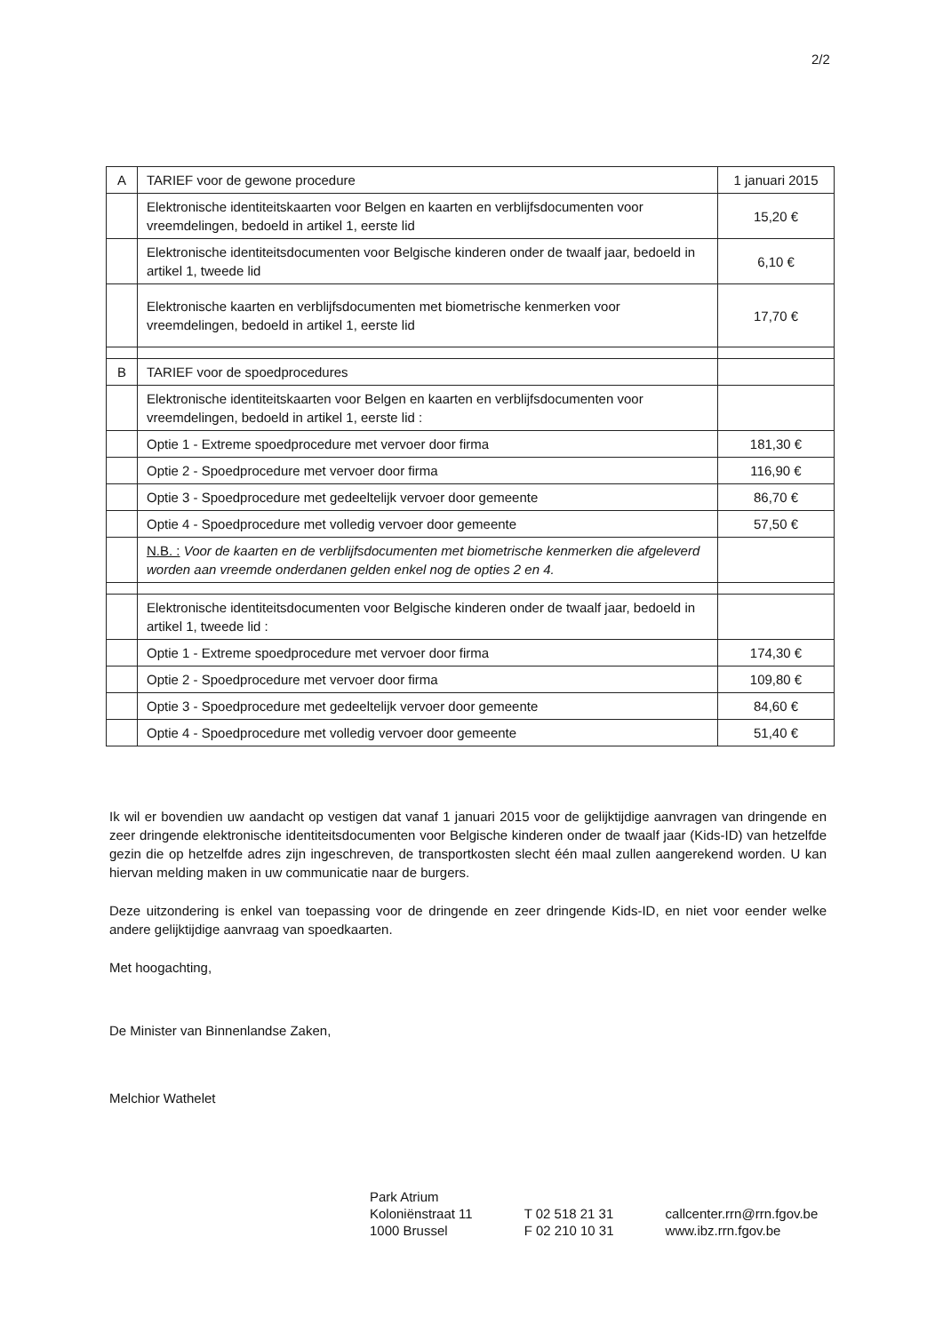2/2
| A | TARIEF voor de gewone procedure | 1 januari 2015 |
| | Elektronische identiteitskaarten voor Belgen en kaarten en verblijfsdocumenten voor vreemdelingen, bedoeld in artikel 1, eerste lid | 15,20 € |
| | Elektronische identiteitsdocumenten voor Belgische kinderen onder de twaalf jaar, bedoeld in artikel 1, tweede lid | 6,10 € |
| | Elektronische kaarten en verblijfsdocumenten met biometrische kenmerken voor vreemdelingen, bedoeld in artikel 1, eerste lid | 17,70 € |
| B | TARIEF voor de spoedprocedures | |
| | Elektronische identiteitskaarten voor Belgen en kaarten en verblijfsdocumenten voor vreemdelingen, bedoeld in artikel 1, eerste lid : | |
| | Optie 1 - Extreme spoedprocedure met vervoer door firma | 181,30 € |
| | Optie 2 - Spoedprocedure met vervoer door firma | 116,90 € |
| | Optie 3 - Spoedprocedure met gedeeltelijk vervoer door gemeente | 86,70 € |
| | Optie 4 - Spoedprocedure met volledig vervoer door gemeente | 57,50 € |
| | N.B. : Voor de kaarten en de verblijfsdocumenten met biometrische kenmerken die afgeleverd worden aan vreemde onderdanen gelden enkel nog de opties 2 en 4. | |
| | Elektronische identiteitsdocumenten voor Belgische kinderen onder de twaalf jaar, bedoeld in artikel 1, tweede lid : | |
| | Optie 1 - Extreme spoedprocedure met vervoer door firma | 174,30 € |
| | Optie 2 - Spoedprocedure met vervoer door firma | 109,80 € |
| | Optie 3 - Spoedprocedure met gedeeltelijk vervoer door gemeente | 84,60 € |
| | Optie 4 - Spoedprocedure met volledig vervoer door gemeente | 51,40 € |
Ik wil er bovendien uw aandacht op vestigen dat vanaf 1 januari 2015 voor de gelijktijdige aanvragen van dringende en zeer dringende elektronische identiteitsdocumenten voor Belgische kinderen onder de twaalf jaar (Kids-ID) van hetzelfde gezin die op hetzelfde adres zijn ingeschreven, de transportkosten slecht één maal zullen aangerekend worden. U kan hiervan melding maken in uw communicatie naar de burgers.
Deze uitzondering is enkel van toepassing voor de dringende en zeer dringende Kids-ID, en niet voor eender welke andere gelijktijdige aanvraag van spoedkaarten.
Met hoogachting,
De Minister van Binnenlandse Zaken,
Melchior Wathelet
Park Atrium
Koloniënstraat 11
1000 Brussel
T 02 518 21 31
F 02 210 10 31
callcenter.rrn@rrn.fgov.be
www.ibz.rrn.fgov.be